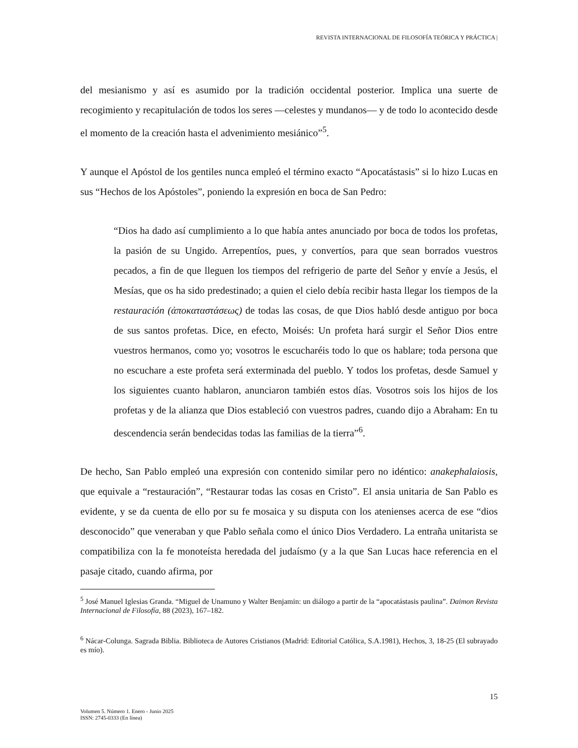REVISTA INTERNACIONAL DE FILOSOFÍA TEÓRICA Y PRÁCTICA |
del mesianismo y así es asumido por la tradición occidental posterior. Implica una suerte de recogimiento y recapitulación de todos los seres —celestes y mundanos— y de todo lo acontecido desde el momento de la creación hasta el advenimiento mesiánico”<sup>5</sup>.
Y aunque el Apóstol de los gentiles nunca empleó el término exacto “Apocatástasis” si lo hizo Lucas en sus “Hechos de los Apóstoles”, poniendo la expresión en boca de San Pedro:
“Dios ha dado así cumplimiento a lo que había antes anunciado por boca de todos los profetas, la pasión de su Ungido. Arrepentíos, pues, y convertíos, para que sean borrados vuestros pecados, a fin de que lleguen los tiempos del refrigerio de parte del Señor y envíe a Jesús, el Mesías, que os ha sido predestinado; a quien el cielo debía recibir hasta llegar los tiempos de la restauración (ἀποκαταστάσεως) de todas las cosas, de que Dios habló desde antiguo por boca de sus santos profetas. Dice, en efecto, Moisés: Un profeta hará surgir el Señor Dios entre vuestros hermanos, como yo; vosotros le escucharéis todo lo que os hablare; toda persona que no escuchare a este profeta será exterminada del pueblo. Y todos los profetas, desde Samuel y los siguientes cuanto hablaron, anunciaron también estos días. Vosotros sois los hijos de los profetas y de la alianza que Dios estableció con vuestros padres, cuando dijo a Abraham: En tu descendencia serán bendecidas todas las familias de la tierra”<sup>6</sup>.
De hecho, San Pablo empleó una expresión con contenido similar pero no idéntico: anakephalaiosis, que equivale a “restauración”, “Restaurar todas las cosas en Cristo”. El ansia unitaria de San Pablo es evidente, y se da cuenta de ello por su fe mosaica y su disputa con los atenienses acerca de ese “dios desconocido” que veneraban y que Pablo señala como el único Dios Verdadero. La entraña unitarista se compatibiliza con la fe monoteísta heredada del judaísmo (y a la que San Lucas hace referencia en el pasaje citado, cuando afirma, por
<sup>5</sup> José Manuel Iglesias Granda. “Miguel de Unamuno y Walter Benjamin: un diálogo a partir de la “apocatástasis paulina”. Daimon Revista Internacional de Filosofía, 88 (2023), 167–182.
<sup>6</sup> Nácar-Colunga. Sagrada Biblia. Biblioteca de Autores Cristianos (Madrid: Editorial Católica, S.A.1981), Hechos, 3, 18-25 (El subrayado es mío).
15
Volumen 5. Número 1. Enero - Junio 2025
ISSN: 2745-0333 (En línea)